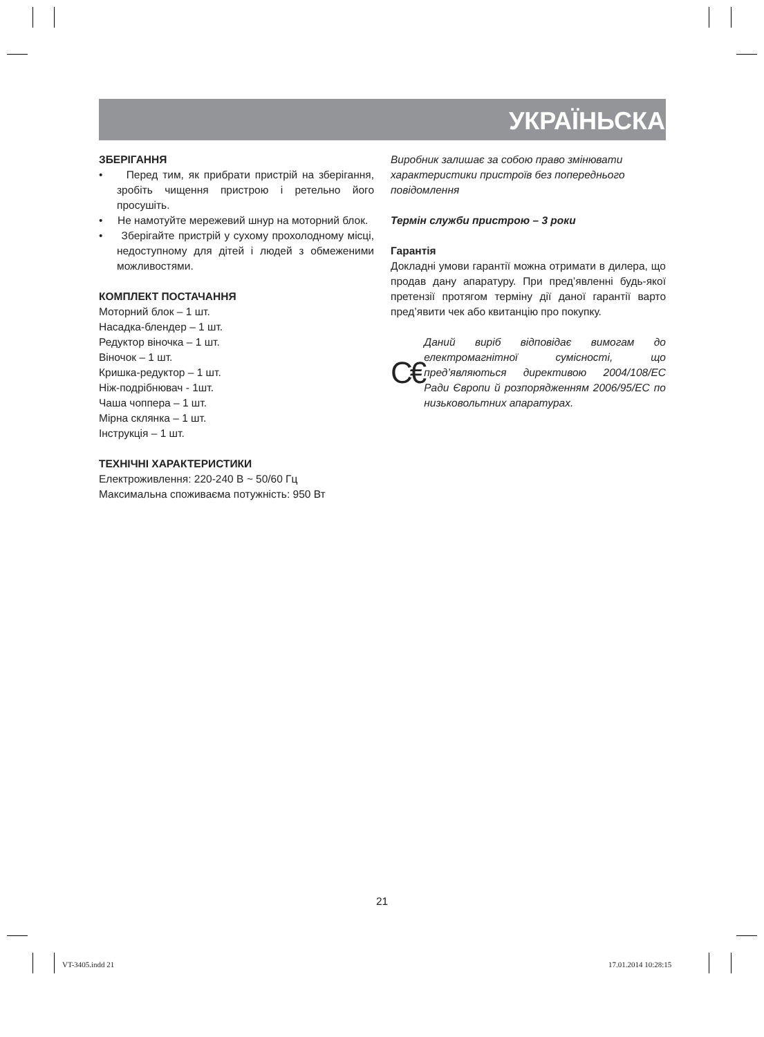УКРАЇНЬСКА
ЗБЕРІГАННЯ
• Перед тим, як прибрати пристрій на зберігання, зробіть чищення пристрою і ретельно його просушіть.
• Не намотуйте мережевий шнур на моторний блок.
• Зберігайте пристрій у сухому прохолодному місці, недоступному для дітей і людей з обмеженими можливостями.
КОМПЛЕКТ ПОСТАЧАННЯ
Моторний блок – 1 шт.
Насадка-блендер – 1 шт.
Редуктор віночка – 1 шт.
Віночок – 1 шт.
Кришка-редуктор – 1 шт.
Ніж-подрібнювач - 1шт.
Чаша чоппера – 1 шт.
Мірна склянка – 1 шт.
Інструкція – 1 шт.
ТЕХНІЧНІ ХАРАКТЕРИСТИКИ
Електроживлення: 220-240 В ~ 50/60 Гц
Максимальна споживаєма потужність: 950 Вт
Виробник залишає за собою право змінювати характеристики пристроїв без попереднього повідомлення
Термін служби пристрою – 3 роки
Гарантія
Докладні умови гарантії можна отримати в дилера, що продав дану апаратуру. При пред’явленні будь-якої претензії протягом терміну дії даної гарантії варто пред’явити чек або квитанцію про покупку.
C€
Даний виріб відповідає вимогам до електромагнітної сумісності, що пред’являються директивою 2004/108/ЕС Ради Європи й розпорядженням 2006/95/ЕС по низьковольтних апаратурах.
21
VT-3405.indd 21 17.01.2014 10:28:15